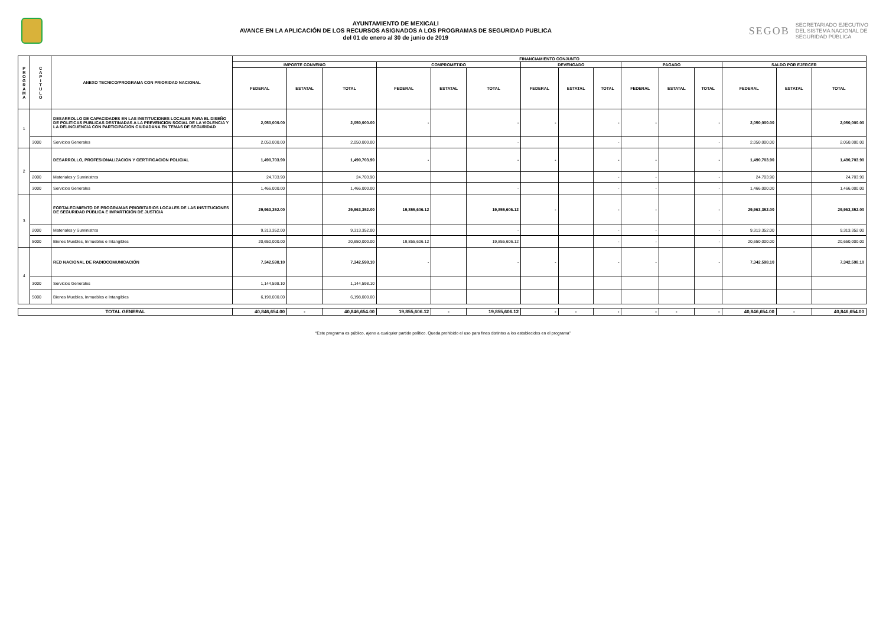AYUNTAMIENTO DE MEXICALI
AVANCE EN LA APLICACIÓN DE LOS RECURSOS ASIGNADOS A LOS PROGRAMAS DE SEGURIDAD PUBLICA
del 01 de enero al 30 de junio de 2019
SEGOB SECRETARIADO EJECUTIVO
DEL SISTEMA NACIONAL DE
SEGURIDAD PÚBLICA
| P R O G R A M A | C A P I T U L O | ANEXO TECNICO/PROGRAMA CON PRIORIDAD NACIONAL | FINANCIAMIENTO CONJUNTO | | | | | | | | | | | | | | |
| --- | --- | --- | --- | --- | --- | --- | --- | --- | --- | --- | --- | --- | --- | --- | --- | --- | --- |
| | | | IMPORTE CONVENIO | | | COMPROMETIDO | | | DEVENGADO | | | PAGADO | | | SALDO POR EJERCER | | |
| | | | FEDERAL | ESTATAL | TOTAL | FEDERAL | ESTATAL | TOTAL | FEDERAL | ESTATAL | TOTAL | FEDERAL | ESTATAL | TOTAL | FEDERAL | ESTATAL | TOTAL |
| 1 | | DESARROLLO DE CAPACIDADES EN LAS INSTITUCIONES LOCALES PARA EL DISEÑO DE POLITICAS PUBLICAS DESTINADAS A LA PREVENCION SOCIAL DE LA VIOLENCIA Y LA DELINCUENCIA CON PARTICIPACION CIUDADANA EN TEMAS DE SEGURIDAD | 2,050,000.00 | | 2,050,000.00 | - | | - | - | | - | - | | - | 2,050,000.00 | | 2,050,000.00 |
| | 3000 | Servicios Generales | 2,050,000.00 | | 2,050,000.00 | | | - | | | - | | | - | 2,050,000.00 | | 2,050,000.00 |
| 2 | | DESARROLLO, PROFESIONALIZACION Y CERTIFICACION POLICIAL | 1,490,703.90 | | 1,490,703.90 | - | | - | - | | - | - | | - | 1,490,703.90 | | 1,490,703.90 |
| | 2000 | Materiales y Suministros | 24,703.90 | | 24,703.90 | | | | | | - | - | | - | 24,703.90 | | 24,703.90 |
| | 3000 | Servicios Generales | 1,466,000.00 | | 1,466,000.00 | | | - | | | - | - | | - | 1,466,000.00 | | 1,466,000.00 |
| 3 | | FORTALECIMIENTO DE PROGRAMAS PRIORITARIOS LOCALES DE LAS INSTITUCIONES DE SEGURIDAD PÚBLICA E IMPARTICIÓN DE JUSTICIA | 29,963,352.00 | | 29,963,352.00 | 19,855,606.12 | | 19,855,606.12 | - | | - | - | | - | 29,963,352.00 | | 29,963,352.00 |
| | 2000 | Materiales y Suministros | 9,313,352.00 | | 9,313,352.00 | | | - | | | - | - | | - | 9,313,352.00 | | 9,313,352.00 |
| | 5000 | Bienes Muebles, Inmuebles e Intangibles | 20,650,000.00 | | 20,650,000.00 | 19,855,606.12 | | 19,855,606.12 | | | - | - | | - | 20,650,000.00 | | 20,650,000.00 |
| 4 | | RED NACIONAL DE RADIOCOMUNICACIÓN | 7,342,598.10 | | 7,342,598.10 | - | | - | - | | - | - | | - | 7,342,598.10 | | 7,342,598.10 |
| | 3000 | Servicios Generales | 1,144,598.10 | | 1,144,598.10 | | | | | | | | | | | | |
| | 5000 | Bienes Muebles, Inmuebles e Intangibles | 6,198,000.00 | | 6,198,000.00 | | | | | | | | | | | | |
| TOTAL GENERAL | | | 40,846,654.00 | - | 40,846,654.00 | 19,855,606.12 | - | 19,855,606.12 | - | - | - | - | - | - | 40,846,654.00 | - | 40,846,654.00 |
“Este programa es público, ajeno a cualquier partido político. Queda prohibido el uso para fines distintos a los establecidos en el programa”